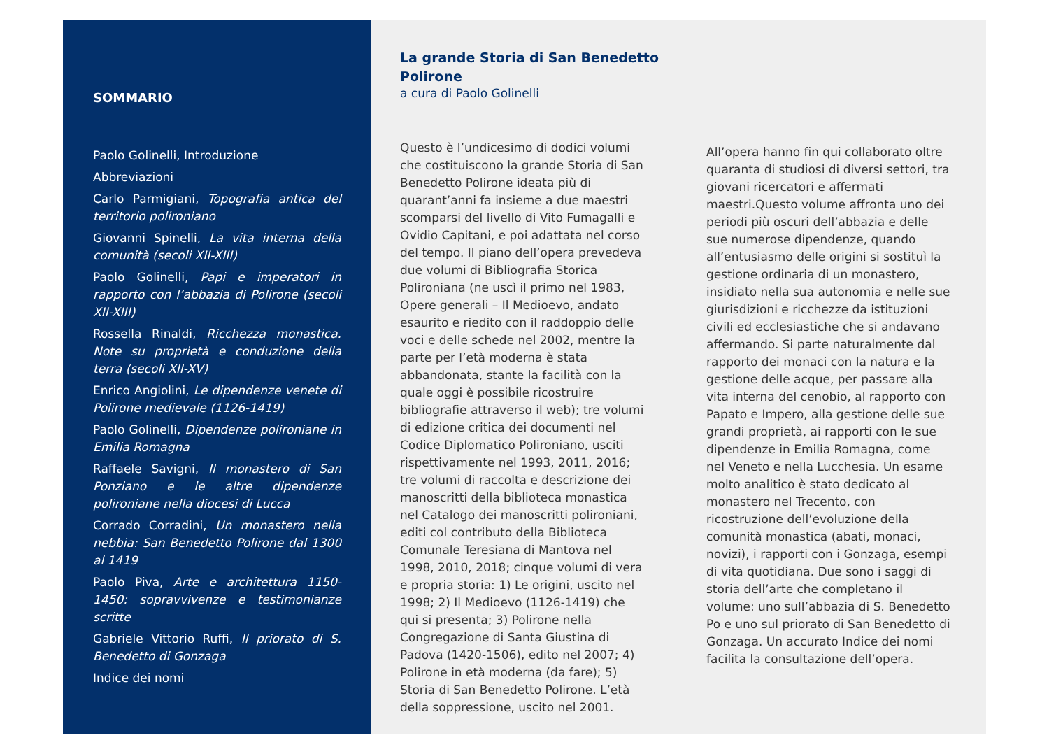SOMMARIO
Paolo Golinelli, Introduzione
Abbreviazioni
Carlo Parmigiani, Topografia antica del territorio polironiano
Giovanni Spinelli, La vita interna della comunità (secoli XII-XIII)
Paolo Golinelli, Papi e imperatori in rapporto con l’abbazia di Polirone (secoli XII-XIII)
Rossella Rinaldi, Ricchezza monastica. Note su proprietà e conduzione della terra (secoli XII-XV)
Enrico Angiolini, Le dipendenze venete di Polirone medievale (1126-1419)
Paolo Golinelli, Dipendenze polironiane in Emilia Romagna
Raffaele Savigni, Il monastero di San Ponziano e le altre dipendenze polironiane nella diocesi di Lucca
Corrado Corradini, Un monastero nella nebbia: San Benedetto Polirone dal 1300 al 1419
Paolo Piva, Arte e architettura 1150-1450: sopravvivenze e testimonianze scritte
Gabriele Vittorio Ruffi, Il priorato di S. Benedetto di Gonzaga
Indice dei nomi
La grande Storia di San Benedetto
Polirone
a cura di Paolo Golinelli
Questo è l’undicesimo di dodici volumi che costituiscono la grande Storia di San Benedetto Polirone ideata più di quarant’anni fa insieme a due maestri scomparsi del livello di Vito Fumagalli e Ovidio Capitani, e poi adattata nel corso del tempo. Il piano dell’opera prevedeva due volumi di Bibliografia Storica Polironiana (ne uscì il primo nel 1983, Opere generali – Il Medioevo, andato esaurito e riedito con il raddoppio delle voci e delle schede nel 2002, mentre la parte per l’età moderna è stata abbandonata, stante la facilità con la quale oggi è possibile ricostruire bibliografie attraverso il web); tre volumi di edizione critica dei documenti nel Codice Diplomatico Polironiano, usciti rispettivamente nel 1993, 2011, 2016; tre volumi di raccolta e descrizione dei manoscritti della biblioteca monastica nel Catalogo dei manoscritti polironiani, editi col contributo della Biblioteca Comunale Teresiana di Mantova nel 1998, 2010, 2018; cinque volumi di vera e propria storia: 1) Le origini, uscito nel 1998; 2) Il Medioevo (1126-1419) che qui si presenta; 3) Polirone nella Congregazione di Santa Giustina di Padova (1420-1506), edito nel 2007; 4) Polirone in età moderna (da fare); 5) Storia di San Benedetto Polirone. L’età della soppressione, uscito nel 2001.
All’opera hanno fin qui collaborato oltre quaranta di studiosi di diversi settori, tra giovani ricercatori e affermati maestri.Questo volume affronta uno dei periodi più oscuri dell’abbazia e delle sue numerose dipendenze, quando all’entusiasmo delle origini si sostituì la gestione ordinaria di un monastero, insidiato nella sua autonomia e nelle sue giurisdizioni e ricchezze da istituzioni civili ed ecclesiastiche che si andavano affermando. Si parte naturalmente dal rapporto dei monaci con la natura e la gestione delle acque, per passare alla vita interna del cenobio, al rapporto con Papato e Impero, alla gestione delle sue grandi proprietà, ai rapporti con le sue dipendenze in Emilia Romagna, come nel Veneto e nella Lucchesia. Un esame molto analitico è stato dedicato al monastero nel Trecento, con ricostruzione dell’evoluzione della comunità monastica (abati, monaci, novizi), i rapporti con i Gonzaga, esempi di vita quotidiana. Due sono i saggi di storia dell’arte che completano il volume: uno sull’abbazia di S. Benedetto Po e uno sul priorato di San Benedetto di Gonzaga. Un accurato Indice dei nomi facilita la consultazione dell’opera.